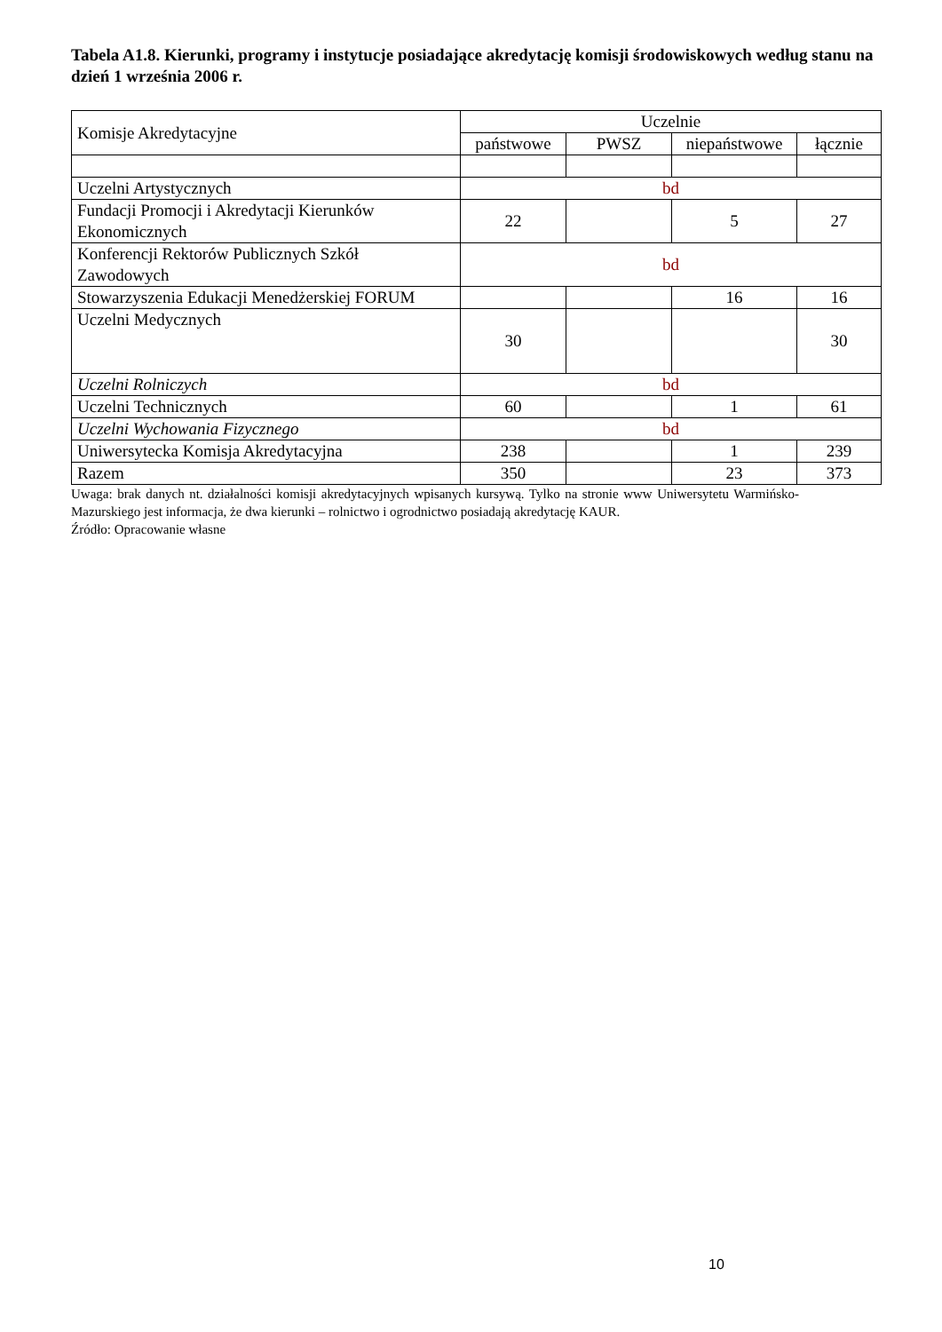Tabela A1.8. Kierunki, programy i instytucje posiadające akredytację komisji środowiskowych według stanu na dzień 1 września 2006 r.
| Komisje Akredytacyjne | Uczelnie | | | |
| --- | --- | --- | --- | --- |
| | państwowe | PWSZ | niepaństwowe | łącznie |
| Uczelni Artystycznych | bd | | | |
| Fundacji Promocji i Akredytacji Kierunków Ekonomicznych | 22 | | 5 | 27 |
| Konferencji Rektorów Publicznych Szkół Zawodowych | bd | | | |
| Stowarzyszenia Edukacji Menedżerskiej FORUM | | | 16 | 16 |
| Uczelni Medycznych | 30 | | | 30 |
| Uczelni Rolniczych | bd | | | |
| Uczelni Technicznych | 60 | | 1 | 61 |
| Uczelni Wychowania Fizycznego | bd | | | |
| Uniwersytecka Komisja Akredytacyjna | 238 | | 1 | 239 |
| Razem | 350 | | 23 | 373 |
Uwaga: brak danych nt. działalności komisji akredytacyjnych wpisanych kursywą. Tylko na stronie www Uniwersytetu Warmińsko-Mazurskiego jest informacja, że dwa kierunki – rolnictwo i ogrodnictwo posiadają akredytację KAUR.
Źródło: Opracowanie własne
10